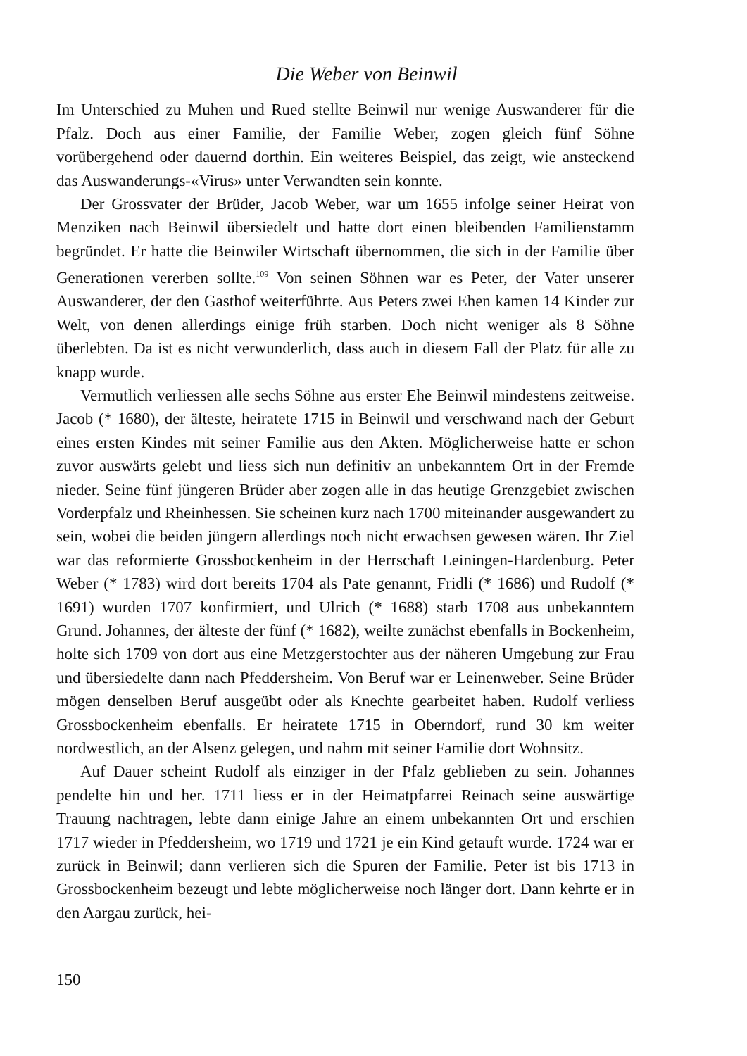Die Weber von Beinwil
Im Unterschied zu Muhen und Rued stellte Beinwil nur wenige Auswanderer für die Pfalz. Doch aus einer Familie, der Familie Weber, zogen gleich fünf Söhne vorübergehend oder dauernd dorthin. Ein weiteres Beispiel, das zeigt, wie ansteckend das Auswanderungs-«Virus» unter Verwandten sein konnte.
Der Grossvater der Brüder, Jacob Weber, war um 1655 infolge seiner Heirat von Menziken nach Beinwil übersiedelt und hatte dort einen bleibenden Familienstamm begründet. Er hatte die Beinwiler Wirtschaft übernommen, die sich in der Familie über Generationen vererben sollte.<sup>109</sup> Von seinen Söhnen war es Peter, der Vater unserer Auswanderer, der den Gasthof weiterführte. Aus Peters zwei Ehen kamen 14 Kinder zur Welt, von denen allerdings einige früh starben. Doch nicht weniger als 8 Söhne überlebten. Da ist es nicht verwunderlich, dass auch in diesem Fall der Platz für alle zu knapp wurde.
Vermutlich verliessen alle sechs Söhne aus erster Ehe Beinwil mindestens zeitweise. Jacob (* 1680), der älteste, heiratete 1715 in Beinwil und verschwand nach der Geburt eines ersten Kindes mit seiner Familie aus den Akten. Möglicherweise hatte er schon zuvor auswärts gelebt und liess sich nun definitiv an unbekanntem Ort in der Fremde nieder. Seine fünf jüngeren Brüder aber zogen alle in das heutige Grenzgebiet zwischen Vorderpfalz und Rheinhessen. Sie scheinen kurz nach 1700 miteinander ausgewandert zu sein, wobei die beiden jüngern allerdings noch nicht erwachsen gewesen wären. Ihr Ziel war das reformierte Grossbockenheim in der Herrschaft Leiningen-Hardenburg. Peter Weber (* 1783) wird dort bereits 1704 als Pate genannt, Fridli (* 1686) und Rudolf (* 1691) wurden 1707 konfirmiert, und Ulrich (* 1688) starb 1708 aus unbekanntem Grund. Johannes, der älteste der fünf (* 1682), weilte zunächst ebenfalls in Bockenheim, holte sich 1709 von dort aus eine Metzgerstochter aus der näheren Umgebung zur Frau und übersiedelte dann nach Pfeddersheim. Von Beruf war er Leinenweber. Seine Brüder mögen denselben Beruf ausgeübt oder als Knechte gearbeitet haben. Rudolf verliess Grossbockenheim ebenfalls. Er heiratete 1715 in Oberndorf, rund 30 km weiter nordwestlich, an der Alsenz gelegen, und nahm mit seiner Familie dort Wohnsitz.
Auf Dauer scheint Rudolf als einziger in der Pfalz geblieben zu sein. Johannes pendelte hin und her. 1711 liess er in der Heimatpfarrei Reinach seine auswärtige Trauung nachtragen, lebte dann einige Jahre an einem unbekannten Ort und erschien 1717 wieder in Pfeddersheim, wo 1719 und 1721 je ein Kind getauft wurde. 1724 war er zurück in Beinwil; dann verlieren sich die Spuren der Familie. Peter ist bis 1713 in Grossbockenheim bezeugt und lebte möglicherweise noch länger dort. Dann kehrte er in den Aargau zurück, hei-
150